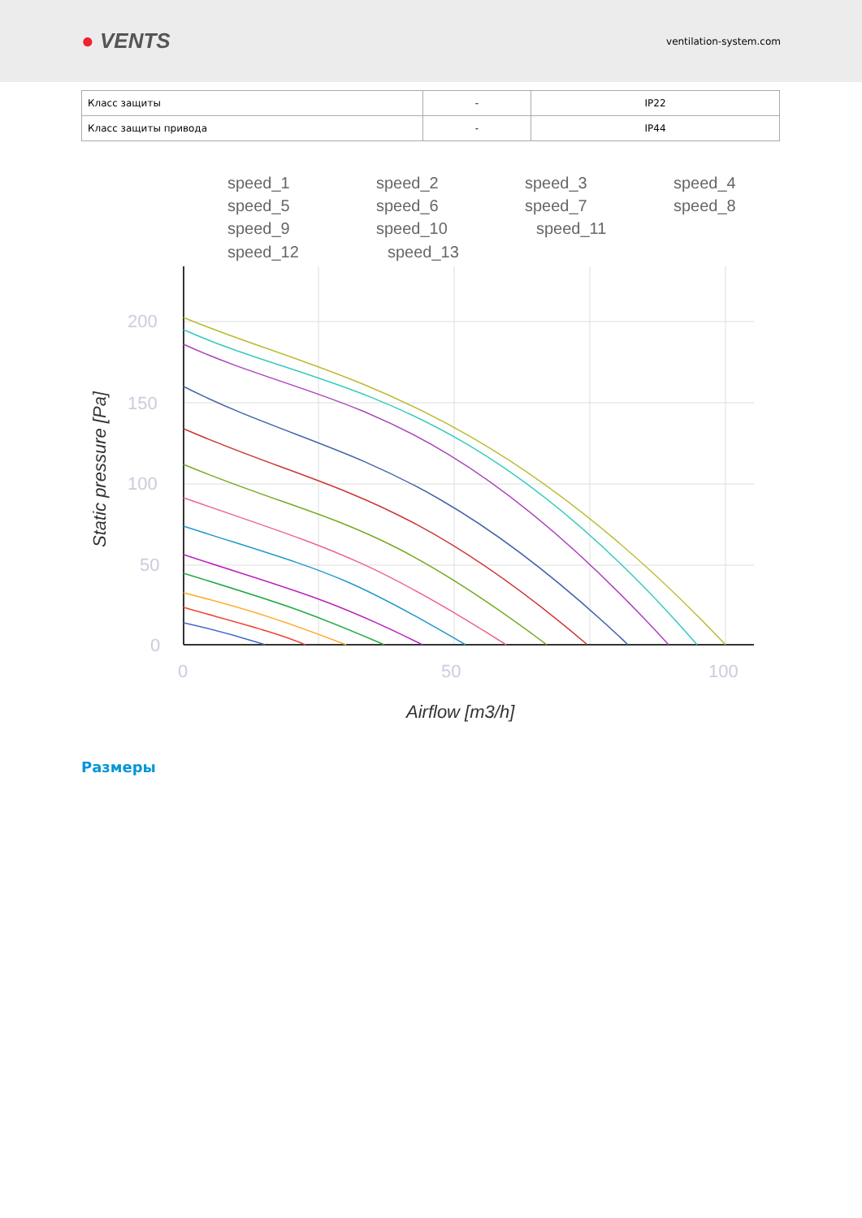● VENTS
ventilation-system.com
| Класс защиты | - | IP22 |
| Класс защиты привода | - | IP44 |
speed_1
speed_2
speed_3
speed_4
speed_5
speed_6
speed_7
speed_8
speed_9
speed_10
speed_11
speed_12
speed_13
200
150
100
50
0
0
50
100
Airflow [m3/h]
Static pressure [Pa]
Размеры